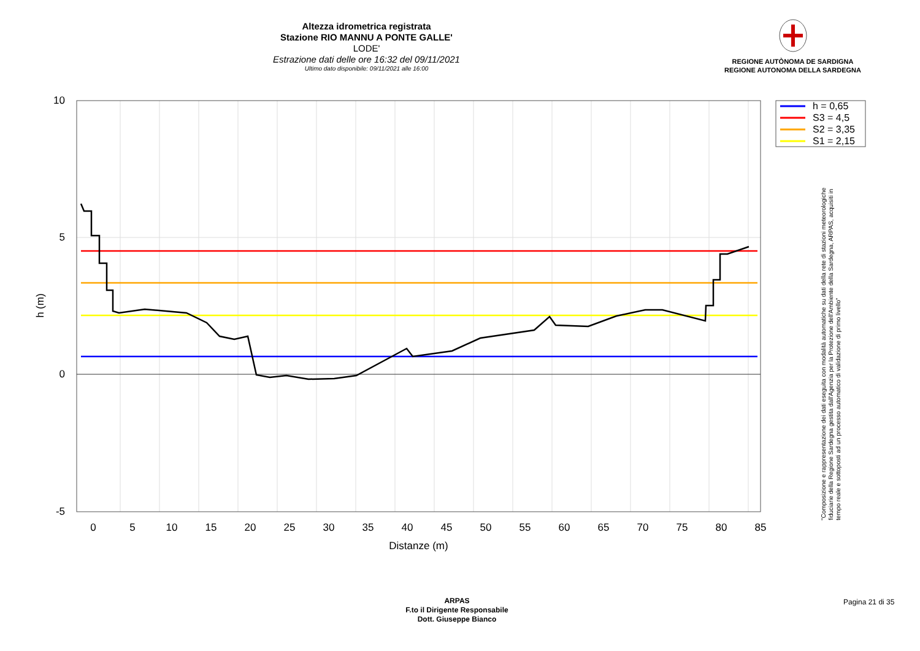Altezza idrometrica registrata
Stazione RIO MANNU A PONTE GALLE'
LODE'
Estrazione dati delle ore 16:32 del 09/11/2021
Ultimo dato disponibile: 09/11/2021 alle 16:00
REGIONE AUTÒNOMA DE SARDIGNA
REGIONE AUTONOMA DELLA SARDEGNA
h = 0,65
S3 = 4,5
S2 = 3,35
S1 = 2,15
10
5
0
-5
h (m)
0 5 10 15 20 25 30 35 40 45 50 55 60 65 70 75 80 85
Distanze (m)
"Composizione e rappresentazione dei dati eseguita con modalità automatiche su dati della rete di stazioni meteorologiche fiduciarie della Regione Sardegna gestita dall'Agenzia per la Protezione dell'Ambiente della Sardegna, ARPAS, acquisiti in tempo reale e sottoposti ad un processo automatico di validazione di primo livello"
ARPAS
F.to il Dirigente Responsabile
Dott. Giuseppe Bianco
Pagina 21 di 35